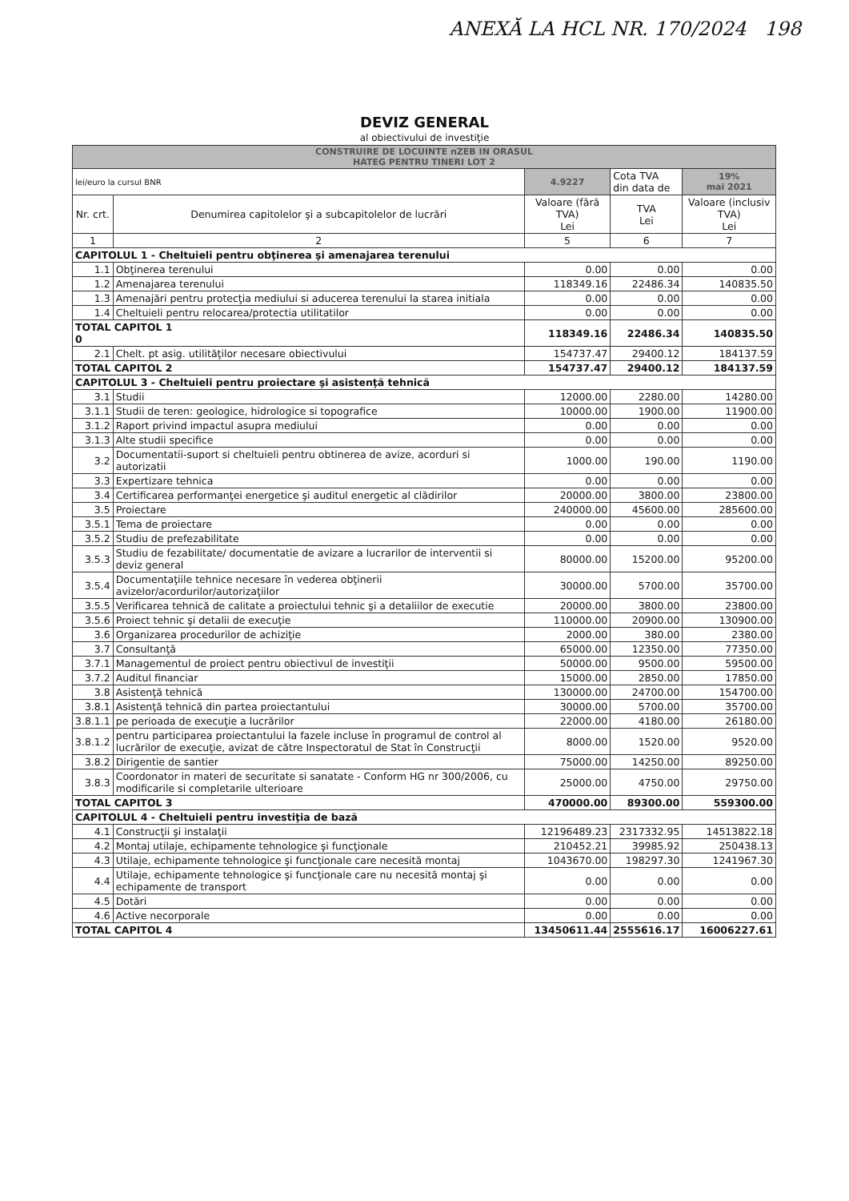ANEXĂ LA HCL NR. 170/2024 198
DEVIZ GENERAL
al obiectivului de investiţie
| CONSTRUIRE DE LOCUINTE nZEB IN ORASUL HATEG PENTRU TINERI LOT 2 | | | | |
| lei/euro la cursul BNR | | 4.9227 | Cota TVA din data de | 19% mai 2021 |
| Nr. crt. | Denumirea capitolelor şi a subcapitolelor de lucrări | Valoare (fără TVA) Lei | TVA Lei | Valoare (inclusiv TVA) Lei |
| 1 | 2 | 5 | 6 | 7 |
| CAPITOLUL 1 - Cheltuieli pentru obţinerea şi amenajarea terenului | | | | |
| 1.1 | Obţinerea terenului | 0.00 | 0.00 | 0.00 |
| 1.2 | Amenajarea terenului | 118349.16 | 22486.34 | 140835.50 |
| 1.3 | Amenajări pentru protecţia mediului si aducerea terenului la starea initiala | 0.00 | 0.00 | 0.00 |
| 1.4 | Cheltuieli pentru relocarea/protectia utilitatilor | 0.00 | 0.00 | 0.00 |
| TOTAL CAPITOL 1 0 | | 118349.16 | 22486.34 | 140835.50 |
| 2.1 | Chelt. pt asig. utilităţilor necesare obiectivului | 154737.47 | 29400.12 | 184137.59 |
| TOTAL CAPITOL 2 | | 154737.47 | 29400.12 | 184137.59 |
| CAPITOLUL 3 - Cheltuieli pentru proiectare şi asistenţă tehnică | | | | |
| 3.1 | Studii | 12000.00 | 2280.00 | 14280.00 |
| 3.1.1 | Studii de teren: geologice, hidrologice si topografice | 10000.00 | 1900.00 | 11900.00 |
| 3.1.2 | Raport privind impactul asupra mediului | 0.00 | 0.00 | 0.00 |
| 3.1.3 | Alte studii specifice | 0.00 | 0.00 | 0.00 |
| 3.2 | Documentatii-suport si cheltuieli pentru obtinerea de avize, acorduri si autorizatii | 1000.00 | 190.00 | 1190.00 |
| 3.3 | Expertizare tehnica | 0.00 | 0.00 | 0.00 |
| 3.4 | Certificarea performanţei energetice şi auditul energetic al clădirilor | 20000.00 | 3800.00 | 23800.00 |
| 3.5 | Proiectare | 240000.00 | 45600.00 | 285600.00 |
| 3.5.1 | Tema de proiectare | 0.00 | 0.00 | 0.00 |
| 3.5.2 | Studiu de prefezabilitate | 0.00 | 0.00 | 0.00 |
| 3.5.3 | Studiu de fezabilitate/ documentatie de avizare a lucrarilor de interventii si deviz general | 80000.00 | 15200.00 | 95200.00 |
| 3.5.4 | Documentaţiile tehnice necesare în vederea obţinerii avizelor/acordurilor/autorizaţiilor | 30000.00 | 5700.00 | 35700.00 |
| 3.5.5 | Verificarea tehnică de calitate a proiectului tehnic şi a detaliilor de executie | 20000.00 | 3800.00 | 23800.00 |
| 3.5.6 | Proiect tehnic şi detalii de execuţie | 110000.00 | 20900.00 | 130900.00 |
| 3.6 | Organizarea procedurilor de achiziţie | 2000.00 | 380.00 | 2380.00 |
| 3.7 | Consultanţă | 65000.00 | 12350.00 | 77350.00 |
| 3.7.1 | Managementul de proiect pentru obiectivul de investiţii | 50000.00 | 9500.00 | 59500.00 |
| 3.7.2 | Auditul financiar | 15000.00 | 2850.00 | 17850.00 |
| 3.8 | Asistenţă tehnică | 130000.00 | 24700.00 | 154700.00 |
| 3.8.1 | Asistenţă tehnică din partea proiectantului | 30000.00 | 5700.00 | 35700.00 |
| 3.8.1.1 | pe perioada de execuţie a lucrărilor | 22000.00 | 4180.00 | 26180.00 |
| 3.8.1.2 | pentru participarea proiectantului la fazele incluse în programul de control al lucrărilor de execuţie, avizat de către Inspectoratul de Stat în Construcţii | 8000.00 | 1520.00 | 9520.00 |
| 3.8.2 | Dirigentie de santier | 75000.00 | 14250.00 | 89250.00 |
| 3.8.3 | Coordonator in materi de securitate si sanatate - Conform HG nr 300/2006, cu modificarile si completarile ulterioare | 25000.00 | 4750.00 | 29750.00 |
| TOTAL CAPITOL 3 | | 470000.00 | 89300.00 | 559300.00 |
| CAPITOLUL 4 - Cheltuieli pentru investiţia de bază | | | | |
| 4.1 | Construcţii şi instalaţii | 12196489.23 | 2317332.95 | 14513822.18 |
| 4.2 | Montaj utilaje, echipamente tehnologice şi funcţionale | 210452.21 | 39985.92 | 250438.13 |
| 4.3 | Utilaje, echipamente tehnologice şi funcţionale care necesită montaj | 1043670.00 | 198297.30 | 1241967.30 |
| 4.4 | Utilaje, echipamente tehnologice şi funcţionale care nu necesită montaj şi echipamente de transport | 0.00 | 0.00 | 0.00 |
| 4.5 | Dotări | 0.00 | 0.00 | 0.00 |
| 4.6 | Active necorporale | 0.00 | 0.00 | 0.00 |
| TOTAL CAPITOL 4 | | 13450611.44 | 2555616.17 | 16006227.61 |